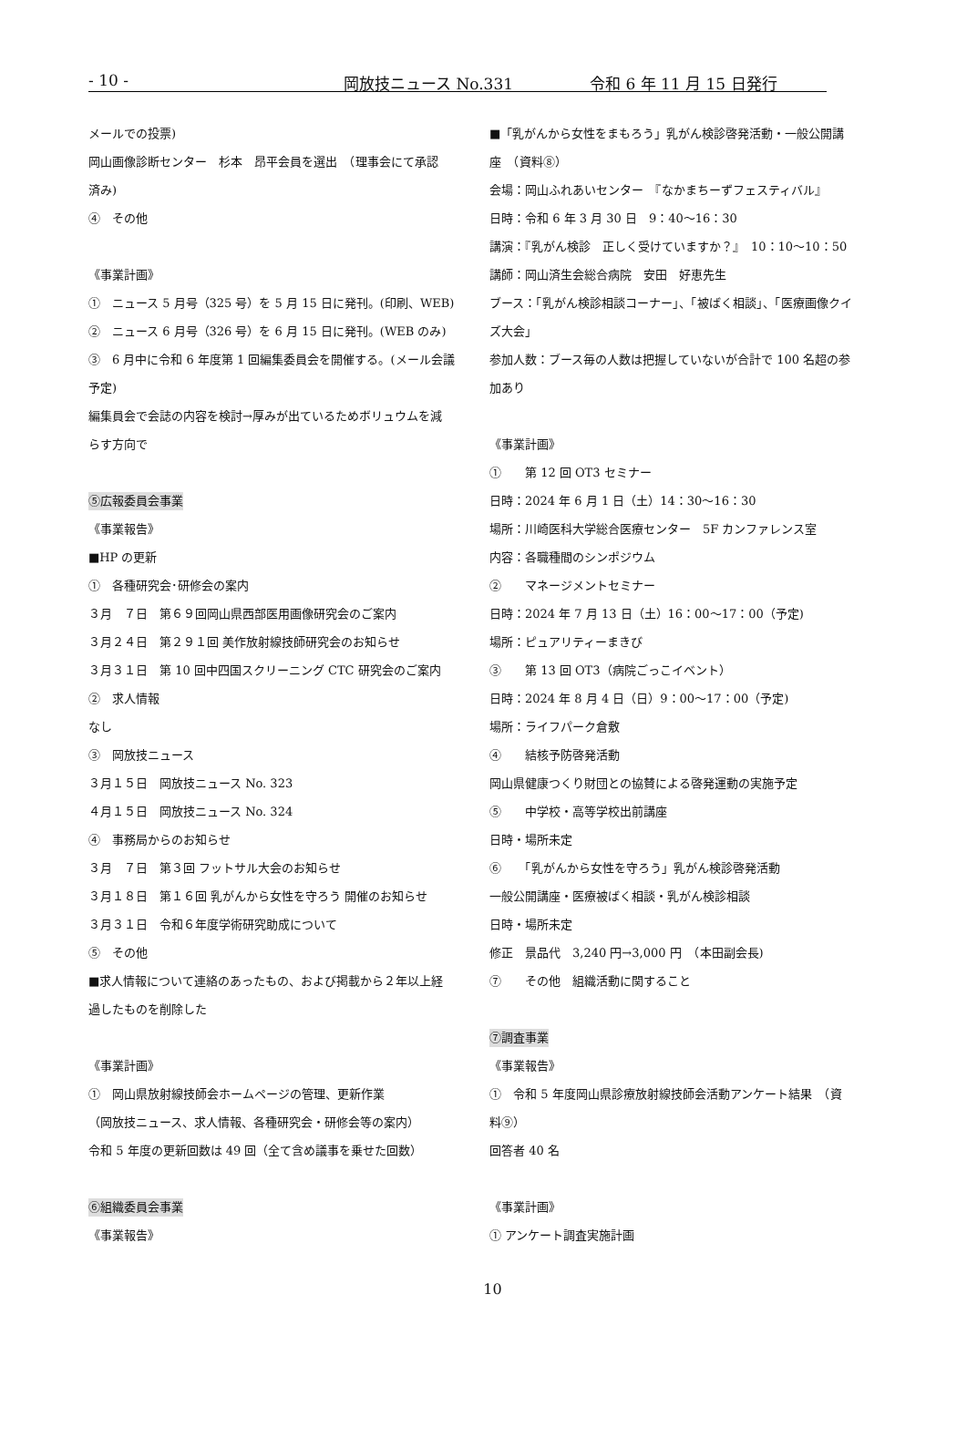- 10 - 岡放技ニュース No.331 令和 6 年 11 月 15 日発行
メールでの投票)
岡山画像診断センター　杉本　昂平会員を選出　（理事会にて承認
済み)
④　その他
《事業計画》
①　ニュース 5 月号（325 号）を 5 月 15 日に発刊。(印刷、WEB)
②　ニュース 6 月号（326 号）を 6 月 15 日に発刊。(WEB のみ)
③　6 月中に令和 6 年度第 1 回編集委員会を開催する。(メール会議
予定)
編集員会で会誌の内容を検討→厚みが出ているためボリュウムを減
らす方向で
⑤広報委員会事業
《事業報告》
■HP の更新
①　各種研究会･研修会の案内
３月　７日　第６９回岡山県西部医用画像研究会のご案内
３月２４日　第２９１回 美作放射線技師研究会のお知らせ
３月３１日　第 10 回中四国スクリーニング CTC 研究会のご案内
②　求人情報
なし
③　岡放技ニュース
３月１５日　岡放技ニュース No. 323
４月１５日　岡放技ニュース No. 324
④　事務局からのお知らせ
３月　７日　第３回 フットサル大会のお知らせ
３月１８日　第１６回 乳がんから女性を守ろう 開催のお知らせ
３月３１日　令和６年度学術研究助成について
⑤　その他
■求人情報について連絡のあったもの、および掲載から２年以上経
過したものを削除した
《事業計画》
①　岡山県放射線技師会ホームページの管理、更新作業
（岡放技ニュース、求人情報、各種研究会・研修会等の案内）
令和 5 年度の更新回数は 49 回（全て含め議事を乗せた回数）
⑥組織委員会事業
《事業報告》
■「乳がんから女性をまもろう」乳がん検診啓発活動・一般公開講
座　（資料⑧）
会場：岡山ふれあいセンター　『なかまちーずフェスティバル』
日時：令和 6 年 3 月 30 日　9：40〜16：30
講演：『乳がん検診　正しく受けていますか？』　10：10〜10：50
講師：岡山済生会総合病院　安田　好恵先生
ブース：「乳がん検診相談コーナー」、「被ばく相談」、「医療画像クイ
ズ大会」
参加人数：ブース毎の人数は把握していないが合計で 100 名超の参
加あり
《事業計画》
①　　第 12 回 OT3 セミナー
日時：2024 年 6 月 1 日（土）14：30〜16：30
場所：川崎医科大学総合医療センター　5F カンファレンス室
内容：各職種間のシンポジウム
②　　マネージメントセミナー
日時：2024 年 7 月 13 日（土）16：00〜17：00（予定)
場所：ピュアリティーまきび
③　　第 13 回 OT3（病院ごっこイベント）
日時：2024 年 8 月 4 日（日）9：00〜17：00（予定)
場所：ライフパーク倉敷
④　　結核予防啓発活動
岡山県健康つくり財団との協賛による啓発運動の実施予定
⑤　　中学校・高等学校出前講座
日時・場所未定
⑥　　「乳がんから女性を守ろう」乳がん検診啓発活動
一般公開講座・医療被ばく相談・乳がん検診相談
日時・場所未定
修正　景品代　3,240 円→3,000 円　（本田副会長)
⑦　　その他　組織活動に関すること
⑦調査事業
《事業報告》
①　令和 5 年度岡山県診療放射線技師会活動アンケート結果　（資
料⑨）
回答者 40 名
《事業計画》
① アンケート調査実施計画
10